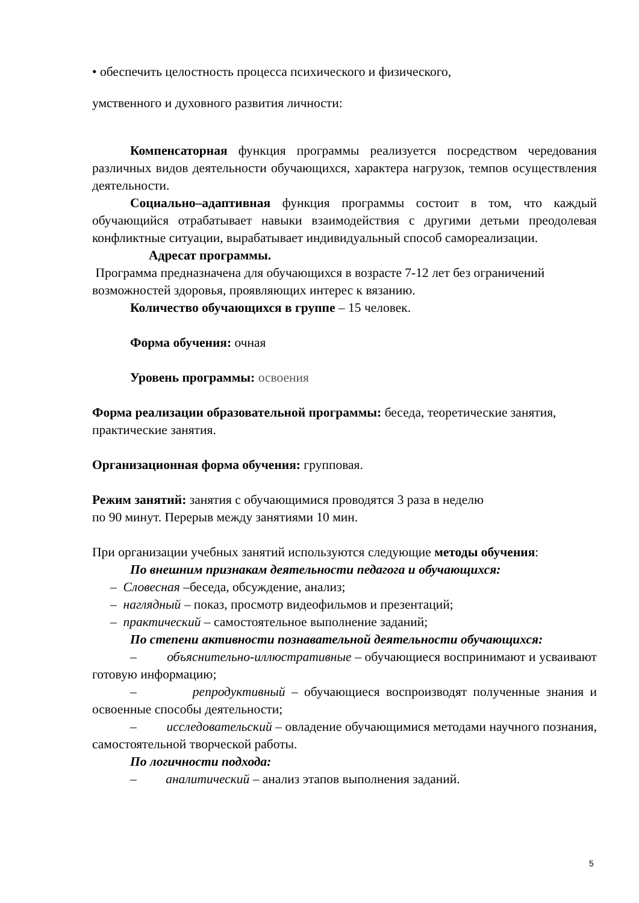• обеспечить целостность процесса психического и физического,
умственного и духовного развития личности:
Компенсаторная функция программы реализуется посредством чередования различных видов деятельности обучающихся, характера нагрузок, темпов осуществления деятельности.
Социально–адаптивная функция программы состоит в том, что каждый обучающийся отрабатывает навыки взаимодействия с другими детьми преодолевая конфликтные ситуации, вырабатывает индивидуальный способ самореализации.
Адресат программы.
Программа предназначена для обучающихся в возрасте 7-12 лет без ограничений возможностей здоровья, проявляющих интерес к вязанию.
Количество обучающихся в группе – 15 человек.
Форма обучения: очная
Уровень программы: освоения
Форма реализации образовательной программы: беседа, теоретические занятия, практические занятия.
Организационная форма обучения: групповая.
Режим занятий: занятия с обучающимися проводятся 3 раза в неделю
по 90 минут. Перерыв между занятиями 10 мин.
При организации учебных занятий используются следующие методы обучения:
По внешним признакам деятельности педагога и обучающихся:
– Словесная –беседа, обсуждение, анализ;
– наглядный – показ, просмотр видеофильмов и презентаций;
– практический – самостоятельное выполнение заданий;
По степени активности познавательной деятельности обучающихся:
– объяснительно-иллюстративные – обучающиеся воспринимают и усваивают готовую информацию;
– репродуктивный – обучающиеся воспроизводят полученные знания и освоенные способы деятельности;
– исследовательский – овладение обучающимися методами научного познания, самостоятельной творческой работы.
По логичности подхода:
– аналитический – анализ этапов выполнения заданий.
5